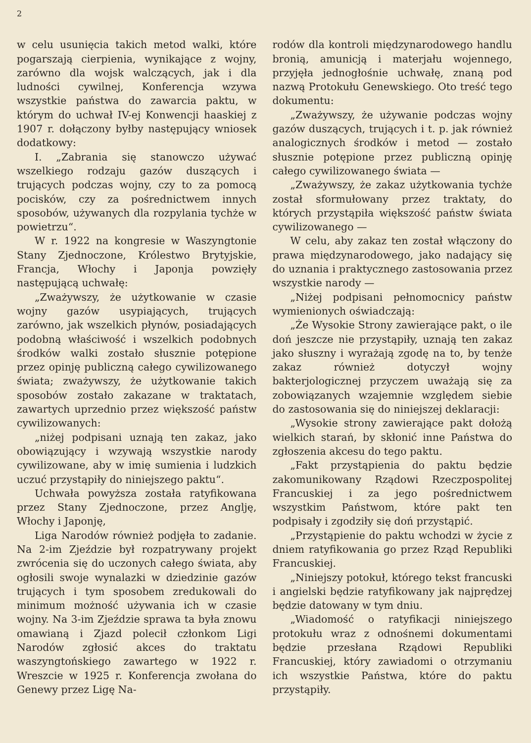2
w celu usunięcia takich metod walki, które pogarszają cierpienia, wynikające z wojny, zarówno dla wojsk walczących, jak i dla ludności cywilnej, Konferencja wzywa wszystkie państwa do zawarcia paktu, w którym do uchwał IV-ej Konwencji haaskiej z 1907 r. dołączony byłby następujący wniosek dodatkowy:
I. „Zabrania się stanowczo używać wszelkiego rodzaju gazów duszących i trujących podczas wojny, czy to za pomocą pocisków, czy za pośrednictwem innych sposobów, używanych dla rozpylania tychże w powietrzu“.
W r. 1922 na kongresie w Waszyngtonie Stany Zjednoczone, Królestwo Brytyjskie, Francja, Włochy i Japonja powzięły następującą uchwałę:
„Zważywszy, że użytkowanie w czasie wojny gazów usypiających, trujących zarówno, jak wszelkich płynów, posiadających podobną właściwość i wszelkich podobnych środków walki zostało słusznie potępione przez opinję publiczną całego cywilizowanego świata; zważywszy, że użytkowanie takich sposobów zostało zakazane w traktatach, zawartych uprzednio przez większość państw cywilizowanych:
„niżej podpisani uznają ten zakaz, jako obowiązujący i wzywają wszystkie narody cywilizowane, aby w imię sumienia i ludzkich uczuć przystąpiły do niniejszego paktu“.
Uchwała powyższa została ratyfikowana przez Stany Zjednoczone, przez Anglję, Włochy i Japonję,
Liga Narodów również podjęła to zadanie. Na 2-im Zjeździe był rozpatrywany projekt zwrócenia się do uczonych całego świata, aby ogłosili swoje wynalazki w dziedzinie gazów trujących i tym sposobem zredukowali do minimum możność używania ich w czasie wojny. Na 3-im Zjeździe sprawa ta była znowu omawianą i Zjazd polecił członkom Ligi Narodów zgłosić akces do traktatu waszyngtońskiego zawartego w 1922 r. Wreszcie w 1925 r. Konferencja zwołana do Genewy przez Ligę Na-
rodów dla kontroli międzynarodowego handlu bronią, amunicją i materjału wojennego, przyjęła jednogłośnie uchwałę, znaną pod nazwą Protokułu Genewskiego. Oto treść tego dokumentu:
„Zważywszy, że używanie podczas wojny gazów duszących, trujących i t. p. jak również analogicznych środków i metod — zostało słusznie potępione przez publiczną opinję całego cywilizowanego świata —
„Zważywszy, że zakaz użytkowania tychże został sformułowany przez traktaty, do których przystąpiła większość państw świata cywilizowanego —
W celu, aby zakaz ten został włączony do prawa międzynarodowego, jako nadający się do uznania i praktycznego zastosowania przez wszystkie narody —
„Niżej podpisani pełnomocnicy państw wymienionych oświadczają:
„Że Wysokie Strony zawierające pakt, o ile doń jeszcze nie przystąpiły, uznają ten zakaz jako słuszny i wyrażają zgodę na to, by tenże zakaz również dotyczył wojny bakterjologicznej przyczem uważają się za zobowiązanych wzajemnie względem siebie do zastosowania się do niniejszej deklaracji:
„Wysokie strony zawierające pakt dołożą wielkich starań, by skłonić inne Państwa do zgłoszenia akcesu do tego paktu.
„Fakt przystąpienia do paktu będzie zakomunikowany Rządowi Rzeczpospolitej Francuskiej i za jego pośrednictwem wszystkim Państwom, które pakt ten podpisały i zgodziły się doń przystąpić.
„Przystąpienie do paktu wchodzi w życie z dniem ratyfikowania go przez Rząd Republiki Francuskiej.
„Niniejszy potokuł, którego tekst francuski i angielski będzie ratyfikowany jak najprędzej będzie datowany w tym dniu.
„Wiadomość o ratyfikacji niniejszego protokułu wraz z odnośnemi dokumentami będzie przesłana Rządowi Republiki Francuskiej, który zawiadomi o otrzymaniu ich wszystkie Państwa, które do paktu przystąpiły.